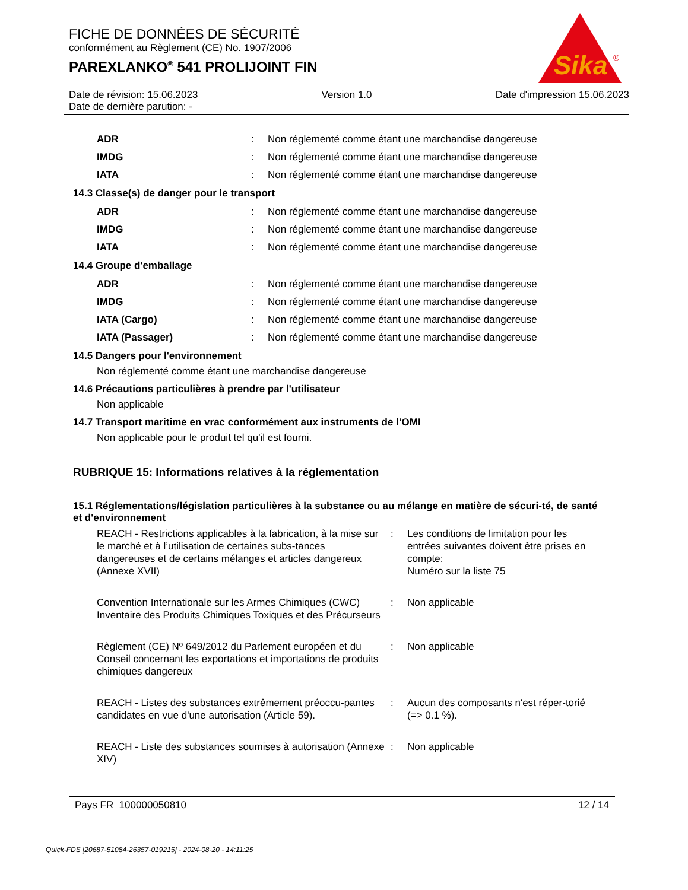FICHE DE DONNÉES DE SÉCURITÉ
conformément au Règlement (CE) No. 1907/2006
PAREXLANKO<sup>®</sup> 541 PROLIJOINT FIN
Sika
®
Date de révision: 15.06.2023 Version 1.0 Date d'impression 15.06.2023
Date de dernière parution: -
| ADR | : | Non réglementé comme étant une marchandise dangereuse |
| IMDG | : | Non réglementé comme étant une marchandise dangereuse |
| IATA | : | Non réglementé comme étant une marchandise dangereuse |
14.3 Classe(s) de danger pour le transport
| ADR | : | Non réglementé comme étant une marchandise dangereuse |
| IMDG | : | Non réglementé comme étant une marchandise dangereuse |
| IATA | : | Non réglementé comme étant une marchandise dangereuse |
14.4 Groupe d'emballage
| ADR | : | Non réglementé comme étant une marchandise dangereuse |
| IMDG | : | Non réglementé comme étant une marchandise dangereuse |
| IATA (Cargo) | : | Non réglementé comme étant une marchandise dangereuse |
| IATA (Passager) | : | Non réglementé comme étant une marchandise dangereuse |
14.5 Dangers pour l'environnement
Non réglementé comme étant une marchandise dangereuse
14.6 Précautions particulières à prendre par l'utilisateur
Non applicable
14.7 Transport maritime en vrac conformément aux instruments de l’OMI
Non applicable pour le produit tel qu'il est fourni.
RUBRIQUE 15: Informations relatives à la réglementation
15.1 Réglementations/législation particulières à la substance ou au mélange en matière de sécuri-té, de santé et d'environnement
| REACH - Restrictions applicables à la fabrication, à la mise sur le marché et à l’utilisation de certaines subs-tances dangereuses et de certains mélanges et articles dangereux (Annexe XVII) | : | Les conditions de limitation pour les entrées suivantes doivent être prises en compte: Numéro sur la liste 75 |
| Convention Internationale sur les Armes Chimiques (CWC) Inventaire des Produits Chimiques Toxiques et des Précurseurs | : | Non applicable |
| Règlement (CE) Nº 649/2012 du Parlement européen et du Conseil concernant les exportations et importations de produits chimiques dangereux | : | Non applicable |
| REACH - Listes des substances extrêmement préoccu-pantes candidates en vue d'une autorisation (Article 59). | : | Aucun des composants n'est réper-torié (=> 0.1 %). |
| REACH - Liste des substances soumises à autorisation (Annexe XIV) | : | Non applicable |
Pays FR 100000050810 12 / 14
Quick-FDS [20687-51084-26357-019215] - 2024-08-20 - 14:11:25